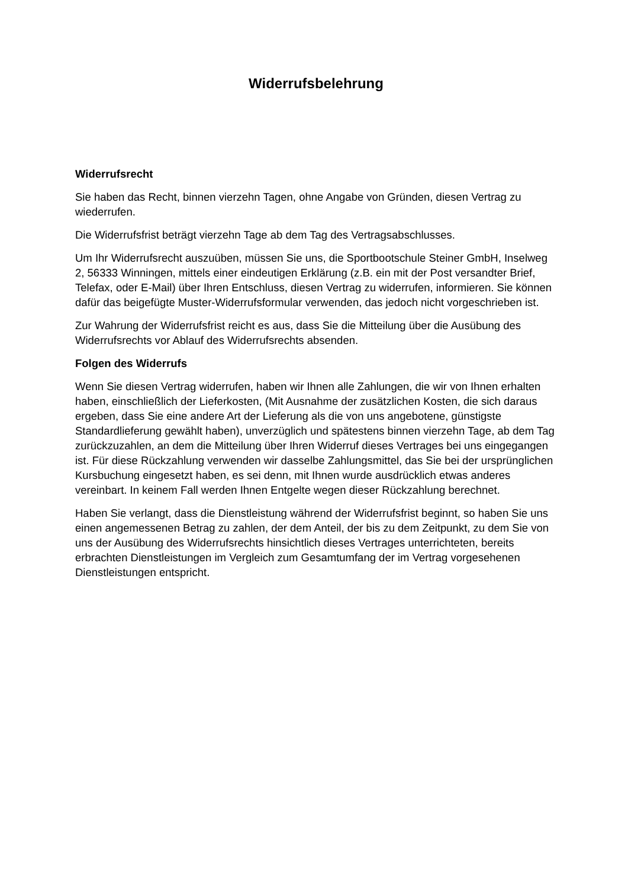Widerrufsbelehrung
Widerrufsrecht
Sie haben das Recht, binnen vierzehn Tagen, ohne Angabe von Gründen, diesen Vertrag zu wiederrufen.
Die Widerrufsfrist beträgt vierzehn Tage ab dem Tag des Vertragsabschlusses.
Um Ihr Widerrufsrecht auszuüben, müssen Sie uns, die Sportbootschule Steiner GmbH, Inselweg 2, 56333 Winningen, mittels einer eindeutigen Erklärung (z.B. ein mit der Post versandter Brief, Telefax, oder E-Mail) über Ihren Entschluss, diesen Vertrag zu widerrufen, informieren. Sie können dafür das beigefügte Muster-Widerrufsformular verwenden, das jedoch nicht vorgeschrieben ist.
Zur Wahrung der Widerrufsfrist reicht es aus, dass Sie die Mitteilung über die Ausübung des Widerrufsrechts vor Ablauf des Widerrufsrechts absenden.
Folgen des Widerrufs
Wenn Sie diesen Vertrag widerrufen, haben wir Ihnen alle Zahlungen, die wir von Ihnen erhalten haben, einschließlich der Lieferkosten, (Mit Ausnahme der zusätzlichen Kosten, die sich daraus ergeben, dass Sie eine andere Art der Lieferung als die von uns angebotene, günstigste Standardlieferung gewählt haben), unverzüglich und spätestens binnen vierzehn Tage, ab dem Tag zurückzuzahlen, an dem die Mitteilung über Ihren Widerruf dieses Vertrages bei uns eingegangen ist. Für diese Rückzahlung verwenden wir dasselbe Zahlungsmittel, das Sie bei der ursprünglichen Kursbuchung eingesetzt haben, es sei denn, mit Ihnen wurde ausdrücklich etwas anderes vereinbart. In keinem Fall werden Ihnen Entgelte wegen dieser Rückzahlung berechnet.
Haben Sie verlangt, dass die Dienstleistung während der Widerrufsfrist beginnt, so haben Sie uns einen angemessenen Betrag zu zahlen, der dem Anteil, der bis zu dem Zeitpunkt, zu dem Sie von uns der Ausübung des Widerrufsrechts hinsichtlich dieses Vertrages unterrichteten, bereits erbrachten Dienstleistungen im Vergleich zum Gesamtumfang der im Vertrag vorgesehenen Dienstleistungen entspricht.